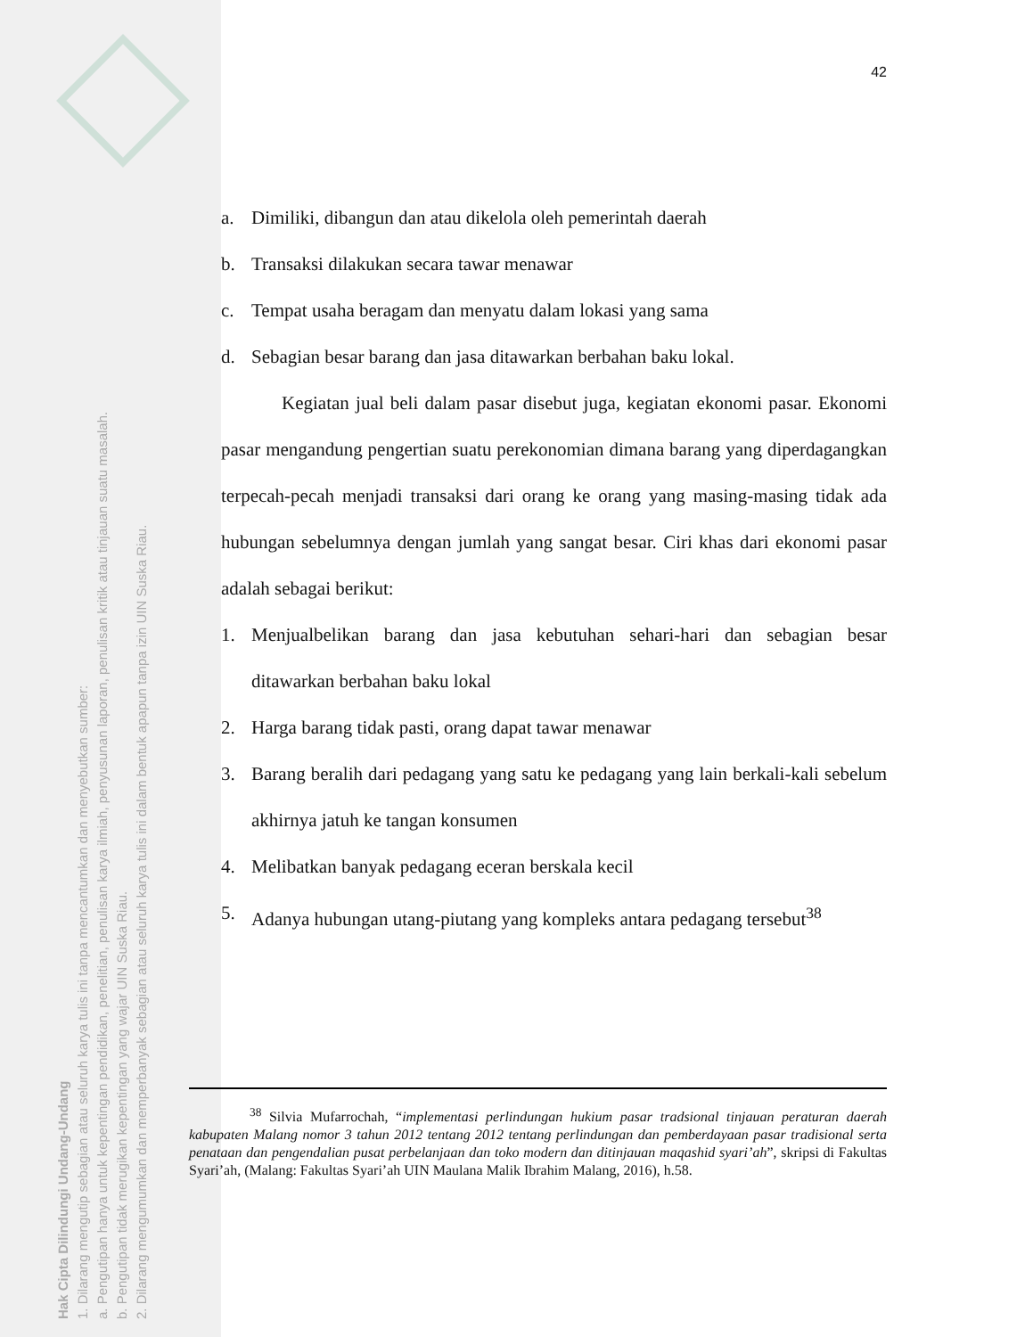Hak Cipta Dilindungi Undang-Undang
1. Dilarang mengutip sebagian atau seluruh karya tulis ini tanpa mencantumkan dan menyebutkan sumber:
a. Pengutipan hanya untuk kepentingan pendidikan, penelitian, penulisan karya ilmiah, penyusunan laporan, penulisan kritik atau tinjauan suatu masalah.
b. Pengutipan tidak merugikan kepentingan yang wajar UIN Suska Riau.
2. Dilarang mengumumkan dan memperbanyak sebagian atau seluruh karya tulis ini dalam bentuk apapun tanpa izin UIN Suska Riau.
42
a. Dimiliki, dibangun dan atau dikelola oleh pemerintah daerah
b. Transaksi dilakukan secara tawar menawar
c. Tempat usaha beragam dan menyatu dalam lokasi yang sama
d. Sebagian besar barang dan jasa ditawarkan berbahan baku lokal.
Kegiatan jual beli dalam pasar disebut juga, kegiatan ekonomi pasar. Ekonomi pasar mengandung pengertian suatu perekonomian dimana barang yang diperdagangkan terpecah-pecah menjadi transaksi dari orang ke orang yang masing-masing tidak ada hubungan sebelumnya dengan jumlah yang sangat besar. Ciri khas dari ekonomi pasar adalah sebagai berikut:
1. Menjualbelikan barang dan jasa kebutuhan sehari-hari dan sebagian besar ditawarkan berbahan baku lokal
2. Harga barang tidak pasti, orang dapat tawar menawar
3. Barang beralih dari pedagang yang satu ke pedagang yang lain berkali-kali sebelum akhirnya jatuh ke tangan konsumen
4. Melibatkan banyak pedagang eceran berskala kecil
5. Adanya hubungan utang-piutang yang kompleks antara pedagang tersebut<sup>38</sup>
<sup>38</sup> Silvia Mufarrochah, “implementasi perlindungan hukium pasar tradsional tinjauan peraturan daerah kabupaten Malang nomor 3 tahun 2012 tentang 2012 tentang perlindungan dan pemberdayaan pasar tradisional serta penataan dan pengendalian pusat perbelanjaan dan toko modern dan ditinjauan maqashid syari’ah”, skripsi di Fakultas Syari’ah, (Malang: Fakultas Syari’ah UIN Maulana Malik Ibrahim Malang, 2016), h.58.